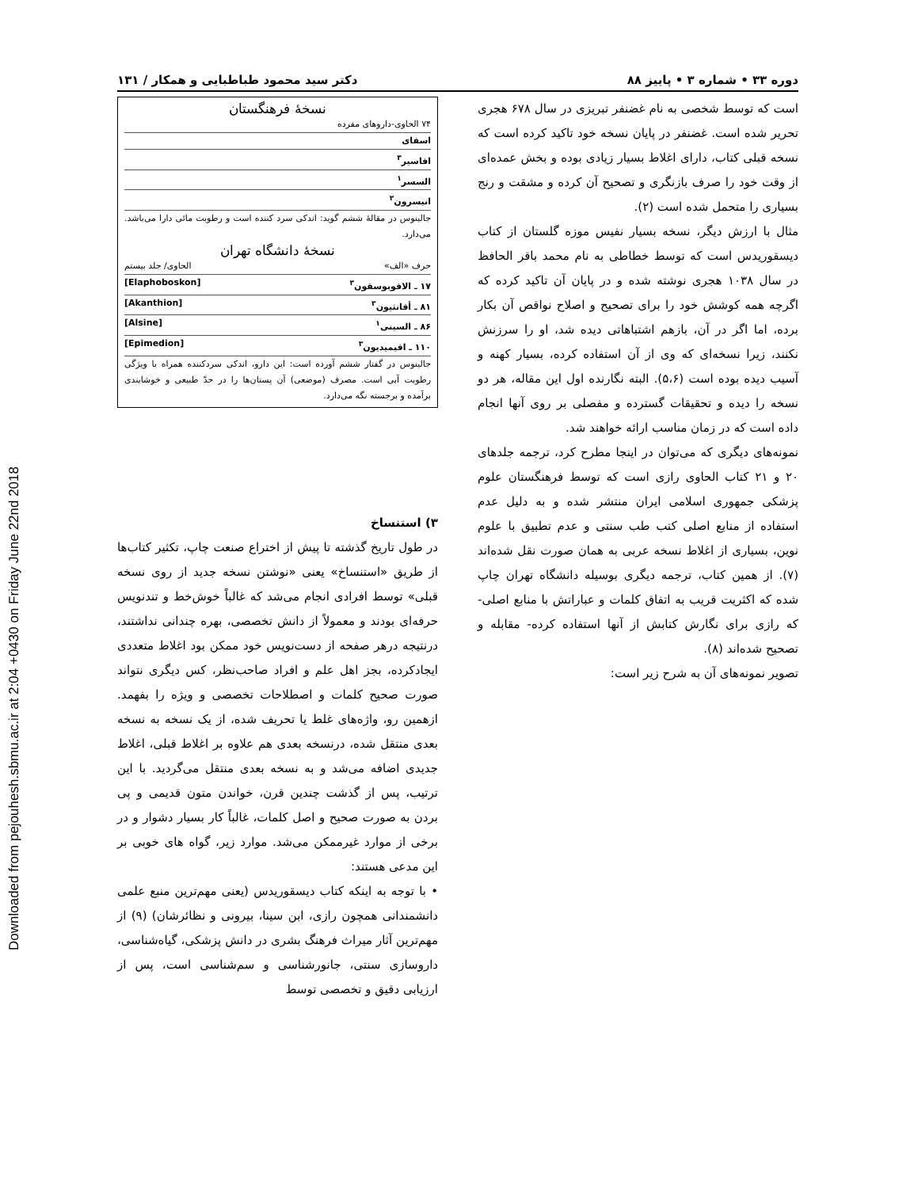Downloaded from pejouhesh.sbmu.ac.ir at 2:04 +0430 on Friday June 22nd 2018
دوره ۳۳ • شماره ۳ • پاییز ۸۸ دکتر سید محمود طباطبایی و همکار / ۱۳۱
است که توسط شخصی به نام غضنفر تبریزی در سال ۶۷۸ هجری تحریر شده است. غضنفر در پایان نسخه خود تاکید کرده است که نسخه قبلی کتاب، دارای اغلاط بسیار زیادی بوده و بخش عمده‌ای از وقت خود را صرف بازنگری و تصحیح آن کرده و مشقت و رنج بسیاری را متحمل شده است (۲).
مثال با ارزش دیگر، نسخه بسیار نفیس موزه گلستان از کتاب دیسقوریدس است که توسط خطاطی به نام محمد باقر الحافظ در سال ۱۰۳۸ هجری نوشته شده و در پایان آن تاکید کرده که اگرچه همه کوشش خود را برای تصحیح و اصلاح نواقص آن بکار برده، اما اگر در آن، بازهم اشتباهاتی دیده شد، او را سرزنش نکنند، زیرا نسخه‌ای که وی از آن استفاده کرده، بسیار کهنه و آسیب دیده بوده است (۵،۶). البته نگارنده اول این مقاله، هر دو نسخه را دیده و تحقیقات گسترده و مفصلی بر روی آنها انجام داده است که در زمان مناسب ارائه خواهند شد.
نمونه‌های دیگری که می‌توان در اینجا مطرح کرد، ترجمه جلدهای ۲۰ و ۲۱ کتاب الحاوی رازی است که توسط فرهنگستان علوم پزشکی جمهوری اسلامی ایران منتشر شده و به دلیل عدم استفاده از منابع اصلی کتب طب سنتی و عدم تطبیق با علوم نوین، بسیاری از اغلاط نسخه عربی به همان صورت نقل شده‌اند (۷). از همین کتاب، ترجمه دیگری بوسیله دانشگاه تهران چاپ شده که اکثریت قریب به اتفاق کلمات و عباراتش با منابع اصلی- که رازی برای نگارش کتابش از آنها استفاده کرده- مقابله و تصحیح شده‌اند (۸).
تصویر نمونه‌های آن به شرح زیر است:
نسخهٔ فرهنگستان
۷۴ الحاوی-داروهای مفرده
اسفای
افاسیر<sup>۳</sup>
السسر<sup>۱</sup>
انیسرون<sup>۲</sup>
جالینوس در مقالهٔ ششم گوید: اندکی سرد کننده است و رطوبت مائی دارا می‌باشد. می‌دارد.
نسخهٔ دانشگاه تهران
حرف «الف» الحاوی/ جلد بیستم
۱۷ ـ الافوبوسقون<sup>۳</sup> [Elaphoboskon]
۸۱ ـ أقانثیون<sup>۳</sup> [Akanthion]
۸۶ ـ السینی<sup>۱</sup> [Alsine]
۱۱۰ ـ افیمیدیون<sup>۳</sup> [Epimedion]
جالینوس در گفتار ششم آورده است: این دارو، اندکی سردکننده همراه با ویژگی رطوبت آبی است. مصرف (موضعی) آن پستان‌ها را در حدّ طبیعی و خوشایندی برآمده و برجسته نگه می‌دارد.
۳) استنساخ
در طول تاریخ گذشته تا پیش از اختراع صنعت چاپ، تکثیر کتاب‌ها از طریق «استنساخ» یعنی «نوشتن نسخه جدید از روی نسخه قبلی» توسط افرادی انجام می‌شد که غالباً خوش‌خط و تندنویس حرفه‌ای بودند و معمولاً از دانش تخصصی، بهره چندانی نداشتند، درنتیجه درهر صفحه از دست‌نویس خود ممکن بود اغلاط متعددی ایجادکرده، بجز اهل علم و افراد صاحب‌نظر، کس دیگری نتواند صورت صحیح کلمات و اصطلاحات تخصصی و ویژه را بفهمد. ازهمین رو، واژه‌های غلط یا تحریف شده، از یک نسخه به نسخه بعدی منتقل شده، درنسخه بعدی هم علاوه بر اغلاط قبلی، اغلاط جدیدی اضافه می‌شد و به نسخه بعدی منتقل می‌گردید. با این ترتیب، پس از گذشت چندین قرن، خواندن متون قدیمی و پی بردن به صورت صحیح و اصل کلمات، غالباً کار بسیار دشوار و در برخی از موارد غیرممکن می‌شد. موارد زیر، گواه های خوبی بر این مدعی هستند:
• با توجه به اینکه کتاب دیسقوریدس (یعنی مهم‌ترین منبع علمی دانشمندانی همچون رازی، ابن سینا، بیرونی و نظائرشان) (۹) از مهم‌ترین آثار میراث فرهنگ بشری در دانش پزشکی، گیاه‌شناسی، داروسازی سنتی، جانورشناسی و سم‌شناسی است، پس از ارزیابی دقیق و تخصصی توسط